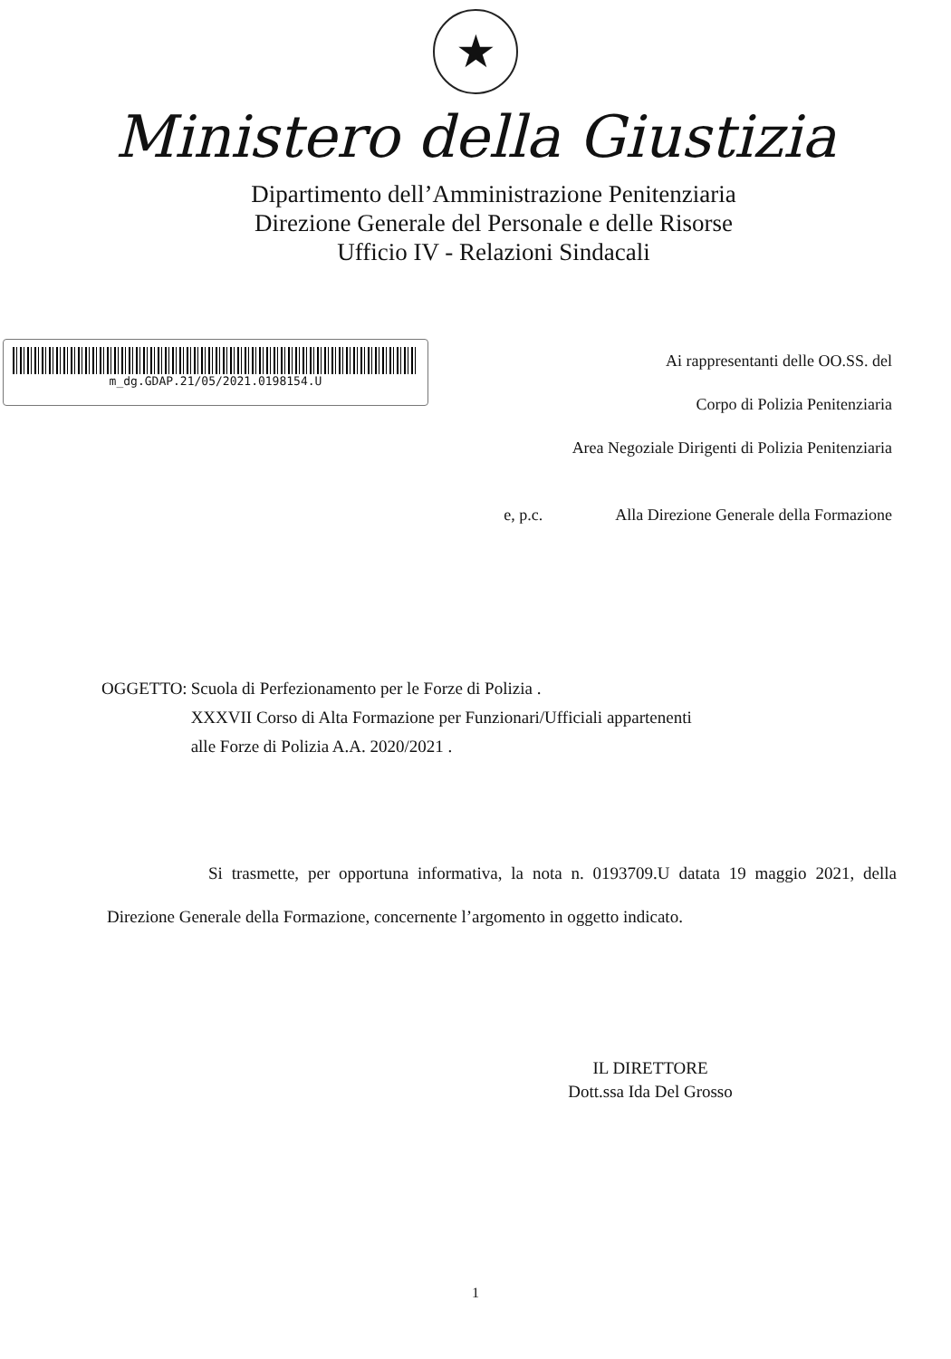★
Ministero della Giustizia
Dipartimento dell’Amministrazione Penitenziaria
Direzione Generale del Personale e delle Risorse
Ufficio IV - Relazioni Sindacali
m_dg.GDAP.21/05/2021.0198154.U
Ai rappresentanti delle OO.SS. del
Corpo di Polizia Penitenziaria
Area Negoziale Dirigenti di Polizia Penitenziaria
e, p.c. Alla Direzione Generale della Formazione
OGGETTO: Scuola di Perfezionamento per le Forze di Polizia .
XXXVII Corso di Alta Formazione per Funzionari/Ufficiali appartenenti
alle Forze di Polizia A.A. 2020/2021 .
Si trasmette, per opportuna informativa, la nota n. 0193709.U datata 19 maggio 2021, della Direzione Generale della Formazione, concernente l’argomento in oggetto indicato.
IL DIRETTORE
Dott.ssa Ida Del Grosso
1